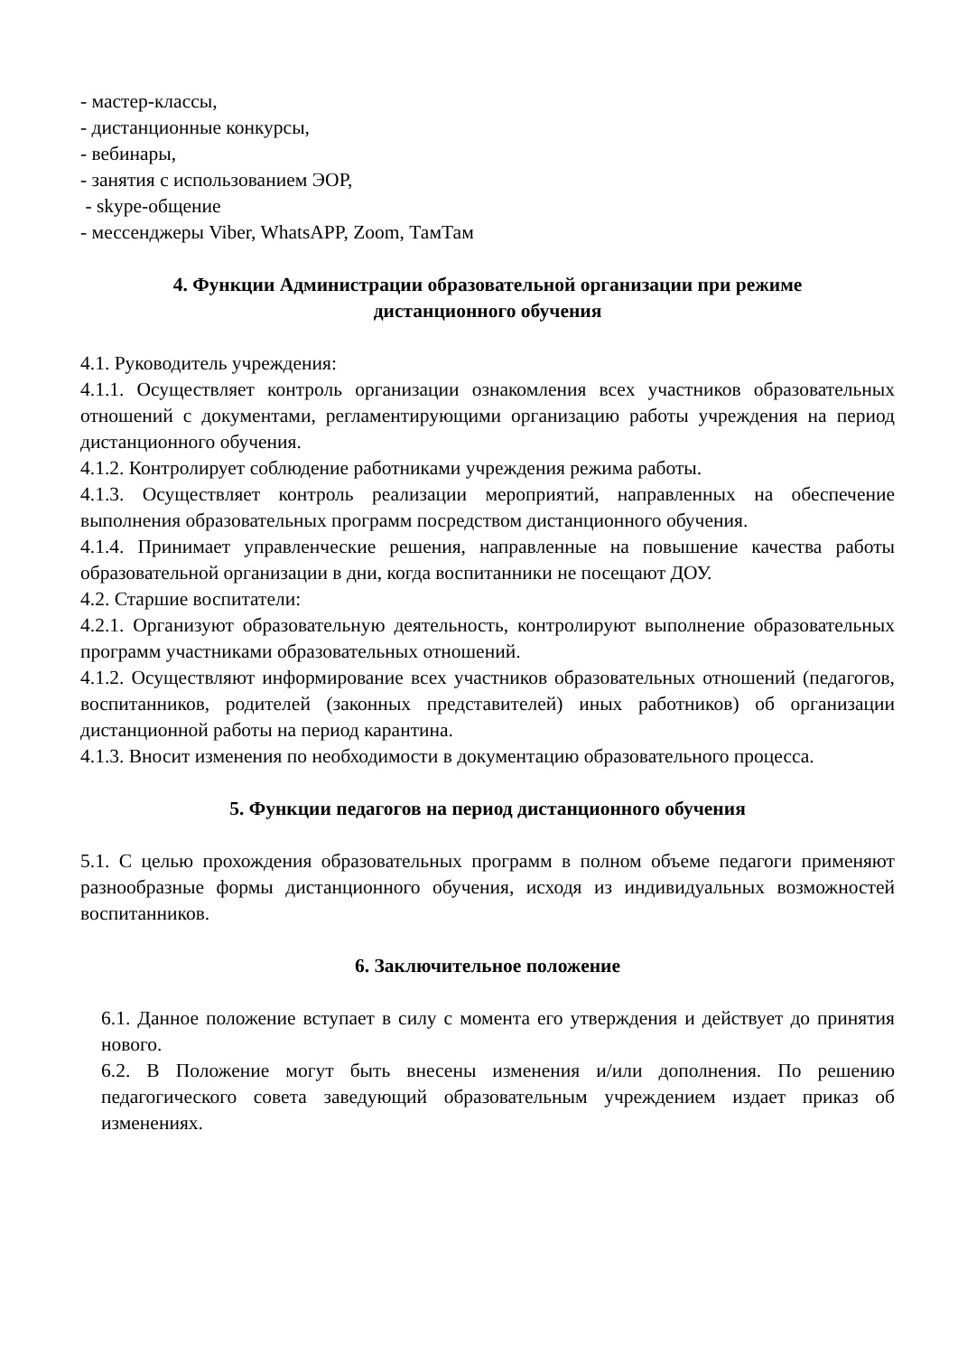- мастер-классы,
- дистанционные конкурсы,
- вебинары,
- занятия с использованием ЭОР,
- skype-общение
- мессенджеры Viber, WhatsAPP, Zoom, ТамТам
4. Функции Администрации образовательной организации при режиме дистанционного обучения
4.1. Руководитель учреждения:
4.1.1. Осуществляет контроль организации ознакомления всех участников образовательных отношений с документами, регламентирующими организацию работы учреждения на период дистанционного обучения.
4.1.2. Контролирует соблюдение работниками учреждения режима работы.
4.1.3. Осуществляет контроль реализации мероприятий, направленных на обеспечение выполнения образовательных программ посредством дистанционного обучения.
4.1.4. Принимает управленческие решения, направленные на повышение качества работы образовательной организации в дни, когда воспитанники не посещают ДОУ.
4.2. Старшие воспитатели:
4.2.1. Организуют образовательную деятельность, контролируют выполнение образовательных программ участниками образовательных отношений.
4.1.2. Осуществляют информирование всех участников образовательных отношений (педагогов, воспитанников, родителей (законных представителей) иных работников) об организации дистанционной работы на период карантина.
4.1.3. Вносит изменения по необходимости в документацию образовательного процесса.
5. Функции педагогов на период дистанционного обучения
5.1. С целью прохождения образовательных программ в полном объеме педагоги применяют разнообразные формы дистанционного обучения, исходя из индивидуальных возможностей воспитанников.
6. Заключительное положение
6.1. Данное положение вступает в силу с момента его утверждения и действует до принятия нового.
6.2. В Положение могут быть внесены изменения и/или дополнения. По решению педагогического совета заведующий образовательным учреждением издает приказ об изменениях.